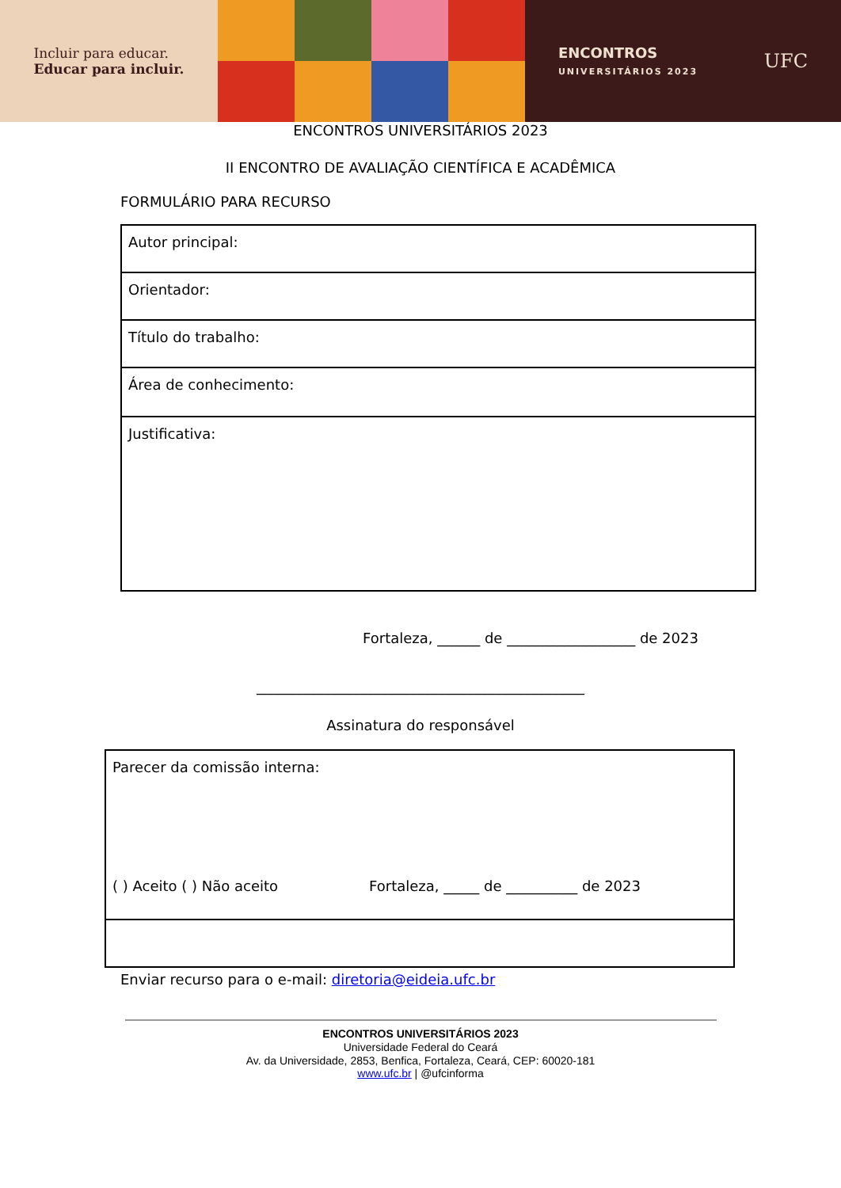Incluir para educar.
Educar para incluir.
ENCONTROS
UNIVERSITÁRIOS 2023
UFC
ENCONTROS UNIVERSITÁRIOS 2023
II ENCONTRO DE AVALIAÇÃO CIENTÍFICA E ACADÊMICA
FORMULÁRIO PARA RECURSO
| Autor principal: |
| Orientador: |
| Título do trabalho: |
| Área de conhecimento: |
| Justificativa: |
Fortaleza, ______ de __________________ de 2023
______________________________________________
Assinatura do responsável
| Parecer da comissão interna: ( ) Aceito ( ) Não aceito Fortaleza, _____ de __________ de 2023 |
Enviar recurso para o e-mail: diretoria@eideia.ufc.br
ENCONTROS UNIVERSITÁRIOS 2023
Universidade Federal do Ceará
Av. da Universidade, 2853, Benfica, Fortaleza, Ceará, CEP: 60020-181
www.ufc.br | @ufcinforma